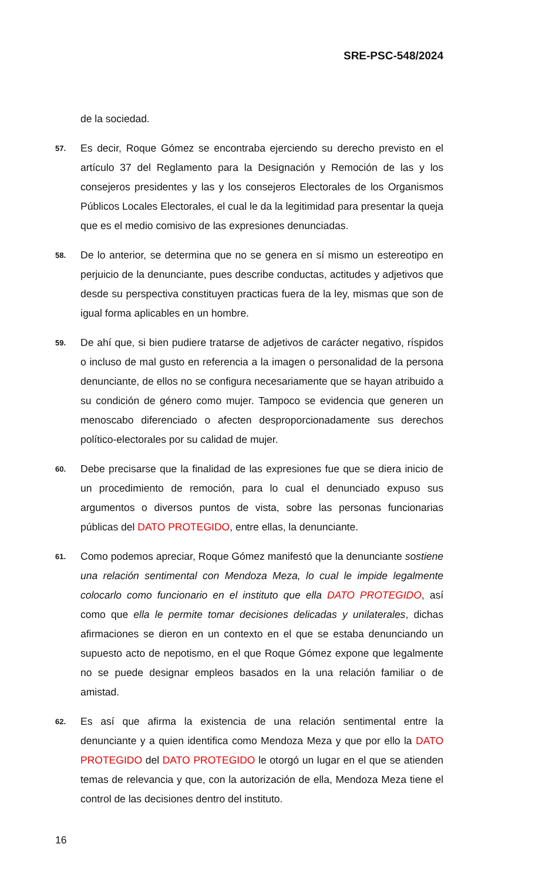SRE-PSC-548/2024
de la sociedad.
57.
Es decir, Roque Gómez se encontraba ejerciendo su derecho previsto en el artículo 37 del Reglamento para la Designación y Remoción de las y los consejeros presidentes y las y los consejeros Electorales de los Organismos Públicos Locales Electorales, el cual le da la legitimidad para presentar la queja que es el medio comisivo de las expresiones denunciadas.
58.
De lo anterior, se determina que no se genera en sí mismo un estereotipo en perjuicio de la denunciante, pues describe conductas, actitudes y adjetivos que desde su perspectiva constituyen practicas fuera de la ley, mismas que son de igual forma aplicables en un hombre.
59.
De ahí que, si bien pudiere tratarse de adjetivos de carácter negativo, ríspidos o incluso de mal gusto en referencia a la imagen o personalidad de la persona denunciante, de ellos no se configura necesariamente que se hayan atribuido a su condición de género como mujer. Tampoco se evidencia que generen un menoscabo diferenciado o afecten desproporcionadamente sus derechos político-electorales por su calidad de mujer.
60.
Debe precisarse que la finalidad de las expresiones fue que se diera inicio de un procedimiento de remoción, para lo cual el denunciado expuso sus argumentos o diversos puntos de vista, sobre las personas funcionarias públicas del DATO PROTEGIDO, entre ellas, la denunciante.
61.
Como podemos apreciar, Roque Gómez manifestó que la denunciante sostiene una relación sentimental con Mendoza Meza, lo cual le impide legalmente colocarlo como funcionario en el instituto que ella DATO PROTEGIDO, así como que ella le permite tomar decisiones delicadas y unilaterales, dichas afirmaciones se dieron en un contexto en el que se estaba denunciando un supuesto acto de nepotismo, en el que Roque Gómez expone que legalmente no se puede designar empleos basados en la una relación familiar o de amistad.
62.
Es así que afirma la existencia de una relación sentimental entre la denunciante y a quien identifica como Mendoza Meza y que por ello la DATO PROTEGIDO del DATO PROTEGIDO le otorgó un lugar en el que se atienden temas de relevancia y que, con la autorización de ella, Mendoza Meza tiene el control de las decisiones dentro del instituto.
16